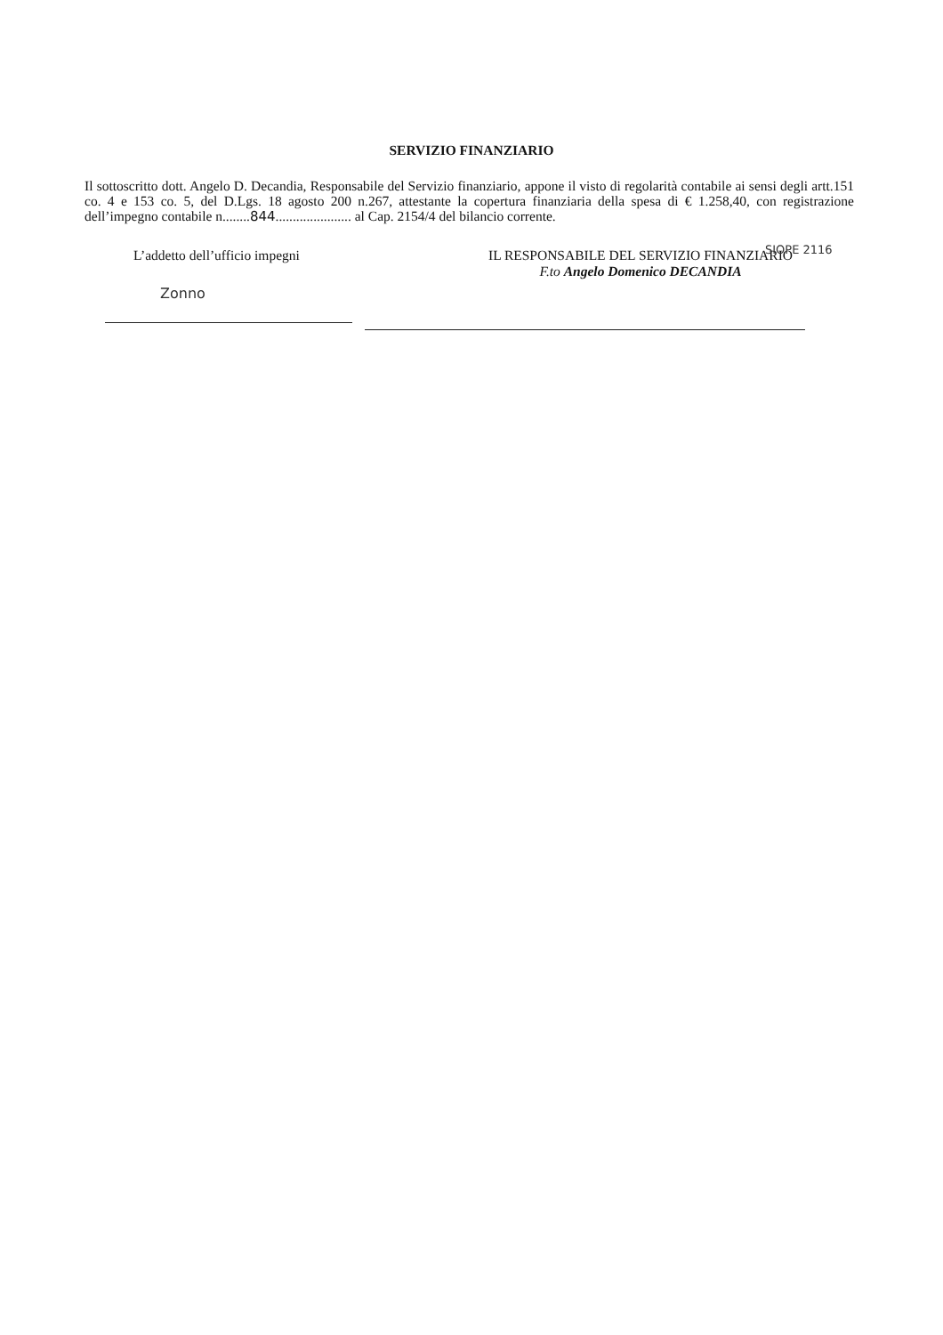SERVIZIO FINANZIARIO
Il sottoscritto dott. Angelo D. Decandia, Responsabile del Servizio finanziario, appone il visto di regolarità contabile ai sensi degli artt.151 co. 4 e 153 co. 5, del D.Lgs. 18 agosto 200 n.267, attestante la copertura finanziaria della spesa di € 1.258,40, con registrazione dell’impegno contabile n........844...................... al Cap. 2154/4 del bilancio corrente.
L’addetto dell’ufficio impegni IL RESPONSABILE DEL SERVIZIO FINANZIARIO
F.to Angelo Domenico DECANDIA
SIOPE 2116
Zonno